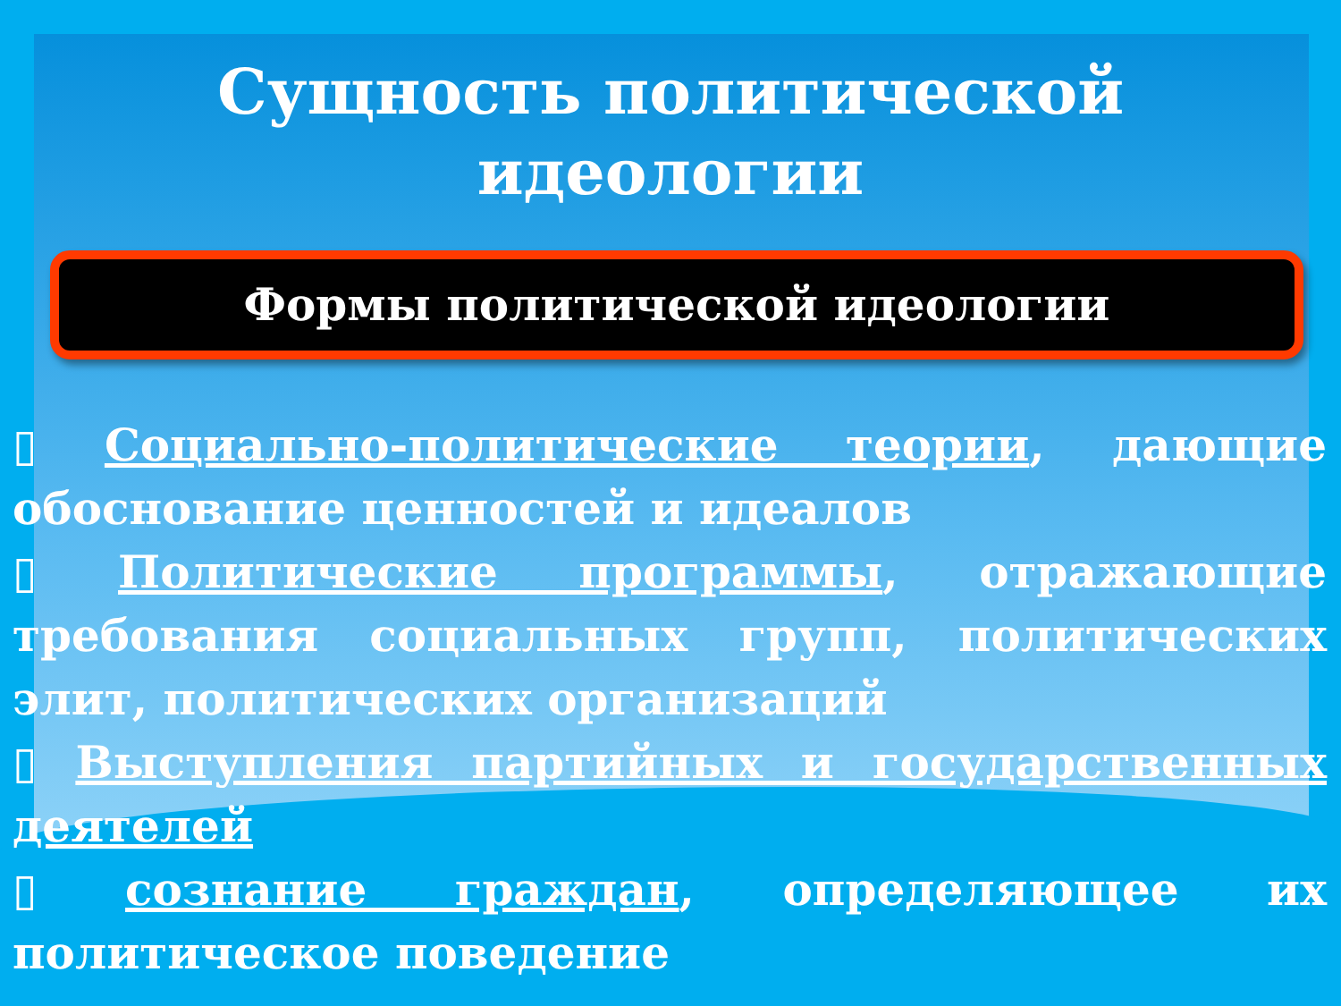Сущность политической
идеологии
Формы политической идеологии
▯ Социально-политические теории, дающие обоснование ценностей и идеалов
▯ Политические программы, отражающие требования социальных групп, политических элит, политических организаций
▯ Выступления партийных и государственных деятелей
▯ сознание граждан, определяющее их политическое поведение